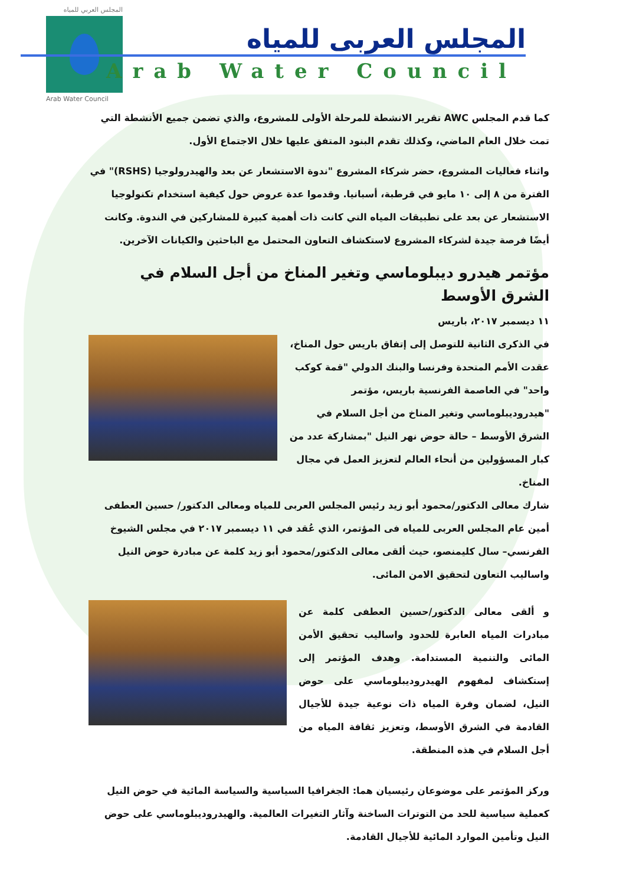المجلس العربي للمياه
Arab Water Council
المجلس العربى للمياه
Arab Water Council
كما قدم المجلس AWC تقرير الانشطة للمرحلة الأولى للمشروع، والذي تضمن جميع الأنشطة التي تمت خلال العام الماضي، وكذلك تقدم البنود المتفق عليها خلال الاجتماع الأول.
واثناء فعاليات المشروع، حضر شركاء المشروع "ندوة الاستشعار عن بعد والهيدرولوجيا (RSHS)" في الفترة من ٨ إلى ١٠ مايو في قرطبة، أسبانيا. وقدموا عدة عروض حول كيفية استخدام تكنولوجيا الاستشعار عن بعد على تطبيقات المياه التي كانت ذات أهمية كبيرة للمشاركين في الندوة. وكانت أيضًا فرصة جيدة لشركاء المشروع لاستكشاف التعاون المحتمل مع الباحثين والكيانات الآخرين.
مؤتمر هيدرو ديبلوماسي وتغير المناخ من أجل السلام في الشرق الأوسط
١١ ديسمبر ٢٠١٧، باريس
في الذكرى الثانية للتوصل إلى إتفاق باريس حول المناخ، عقدت الأمم المتحدة وفرنسا والبنك الدولي "قمة كوكب واحد" في العاصمة الفرنسية باريس، مؤتمر "هيدروديبلوماسي وتغير المناخ من أجل السلام في الشرق الأوسط – حالة حوض نهر النيل "بمشاركة عدد من كبار المسؤولين من أنحاء العالم لتعزيز العمل في مجال المناخ.
شارك معالى الدكتور/محمود أبو زيد رئيس المجلس العربى للمياه ومعالى الدكتور/ حسين العطفى أمين عام المجلس العربى للمياه فى المؤتمر، الذي عُقد في ١١ ديسمبر ٢٠١٧ في مجلس الشيوخ الفرنسي– سال كليمنصو، حيث ألقى معالى الدكتور/محمود أبو زيد كلمة عن مبادرة حوض النيل واساليب التعاون لتحقيق الامن المائى.
و ألقى معالى الدكتور/حسين العطفى كلمة عن مبادرات المياه العابرة للحدود واساليب تحقيق الأمن المائى والتنمية المستدامة. وهدف المؤتمر إلى إستكشاف لمفهوم الهيدروديبلوماسي على حوض النيل، لضمان وفرة المياه ذات نوعية جيدة للأجيال القادمة في الشرق الأوسط، وتعزيز ثقافة المياه من أجل السلام في هذه المنطقة.
وركز المؤتمر على موضوعان رئيسيان هما: الجغرافيا السياسية والسياسة المائية في حوض النيل كعملية سياسية للحد من التوترات الساخنة وآثار التغيرات العالمية. والهيدروديبلوماسي على حوض النيل وتأمين الموارد المائية للأجيال القادمة.